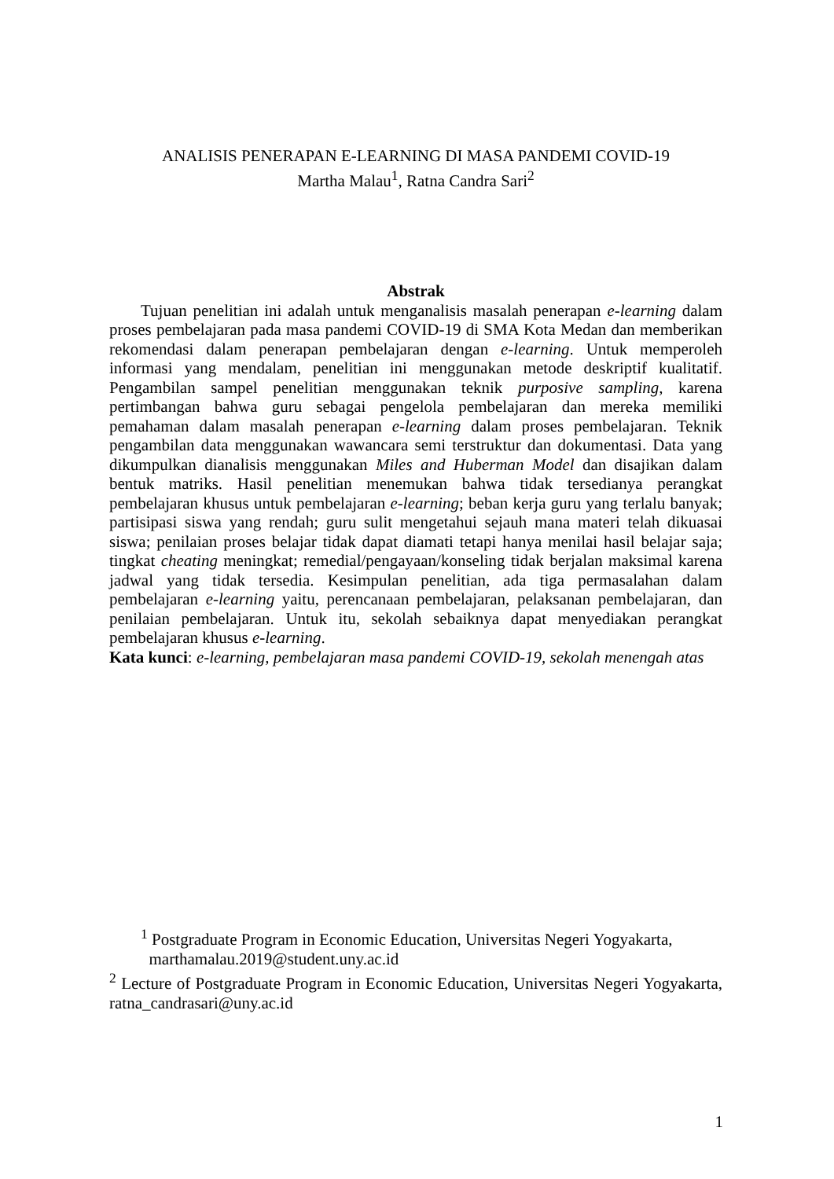ANALISIS PENERAPAN E-LEARNING DI MASA PANDEMI COVID-19
Martha Malau<sup>1</sup>, Ratna Candra Sari<sup>2</sup>
Abstrak
Tujuan penelitian ini adalah untuk menganalisis masalah penerapan e-learning dalam proses pembelajaran pada masa pandemi COVID-19 di SMA Kota Medan dan memberikan rekomendasi dalam penerapan pembelajaran dengan e-learning. Untuk memperoleh informasi yang mendalam, penelitian ini menggunakan metode deskriptif kualitatif. Pengambilan sampel penelitian menggunakan teknik purposive sampling, karena pertimbangan bahwa guru sebagai pengelola pembelajaran dan mereka memiliki pemahaman dalam masalah penerapan e-learning dalam proses pembelajaran. Teknik pengambilan data menggunakan wawancara semi terstruktur dan dokumentasi. Data yang dikumpulkan dianalisis menggunakan Miles and Huberman Model dan disajikan dalam bentuk matriks. Hasil penelitian menemukan bahwa tidak tersedianya perangkat pembelajaran khusus untuk pembelajaran e-learning; beban kerja guru yang terlalu banyak; partisipasi siswa yang rendah; guru sulit mengetahui sejauh mana materi telah dikuasai siswa; penilaian proses belajar tidak dapat diamati tetapi hanya menilai hasil belajar saja; tingkat cheating meningkat; remedial/pengayaan/konseling tidak berjalan maksimal karena jadwal yang tidak tersedia. Kesimpulan penelitian, ada tiga permasalahan dalam pembelajaran e-learning yaitu, perencanaan pembelajaran, pelaksanan pembelajaran, dan penilaian pembelajaran. Untuk itu, sekolah sebaiknya dapat menyediakan perangkat pembelajaran khusus e-learning.
Kata kunci: e-learning, pembelajaran masa pandemi COVID-19, sekolah menengah atas
<sup>1</sup> Postgraduate Program in Economic Education, Universitas Negeri Yogyakarta,
marthamalau.2019@student.uny.ac.id
<sup>2</sup> Lecture of Postgraduate Program in Economic Education, Universitas Negeri Yogyakarta, ratna_candrasari@uny.ac.id
1